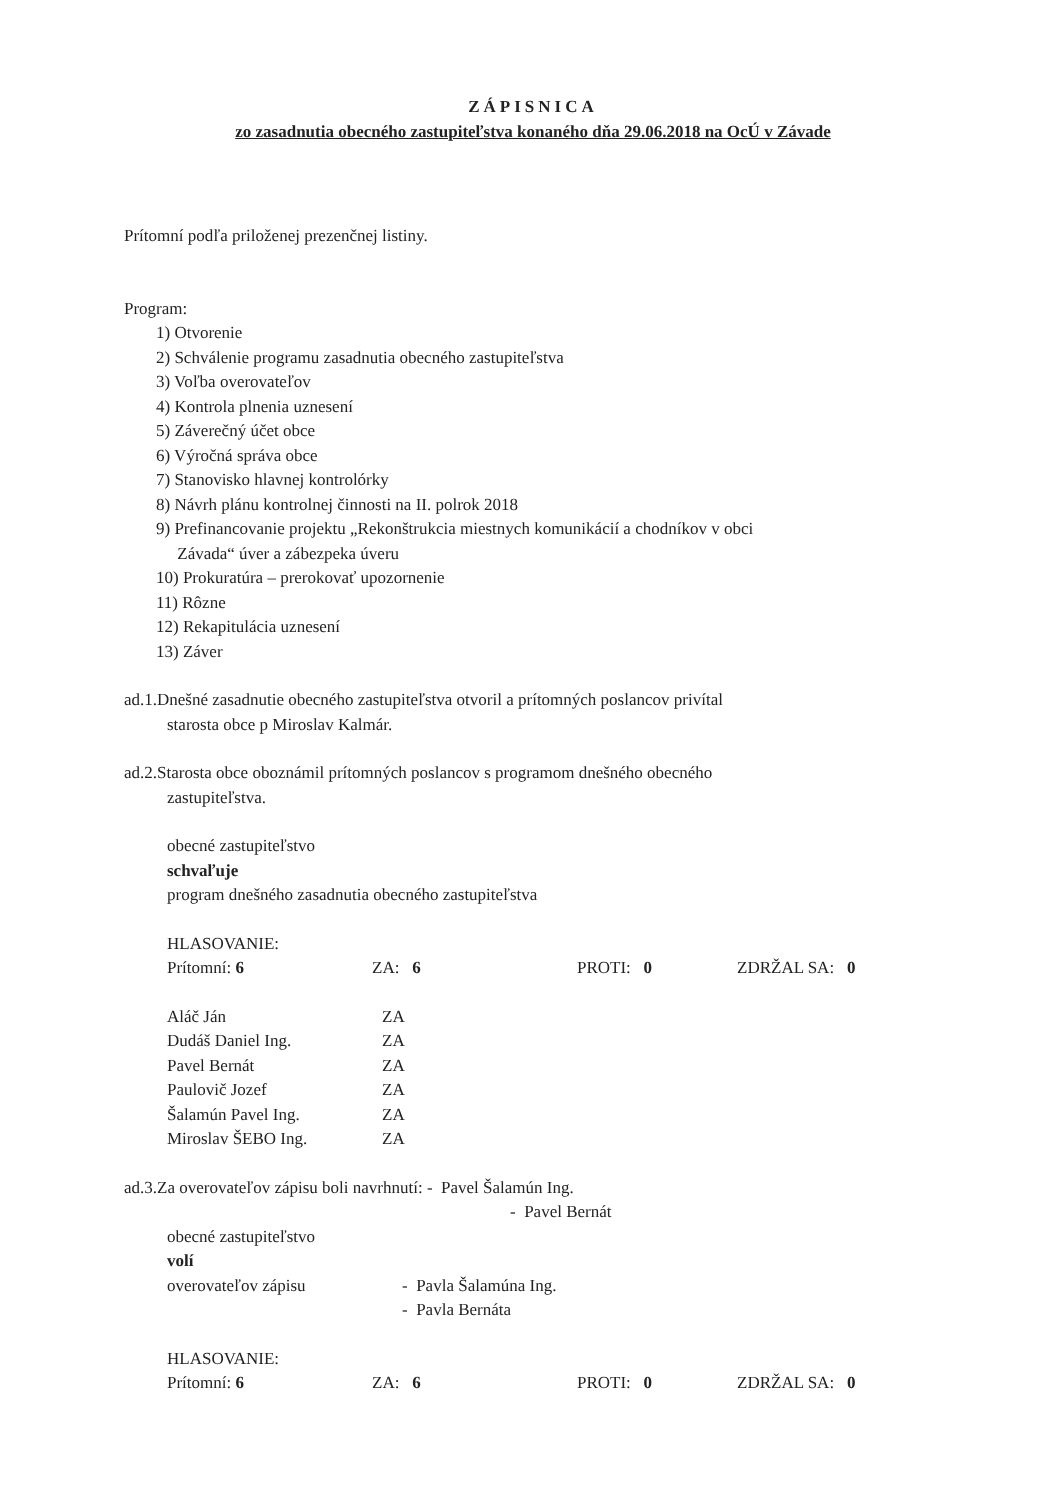ZÁPISNICA
zo zasadnutia obecného zastupiteľstva konaného dňa 29.06.2018 na OcÚ v Závade
Prítomní podľa priloženej prezenčnej listiny.
Program:
1) Otvorenie
2) Schválenie programu zasadnutia obecného zastupiteľstva
3) Voľba overovateľov
4) Kontrola plnenia uznesení
5) Záverečný účet obce
6) Výročná správa obce
7) Stanovisko hlavnej kontrolórky
8) Návrh plánu kontrolnej činnosti na II. polrok 2018
9) Prefinancovanie projektu „Rekonštrukcia miestnych komunikácií a chodníkov v obci
Závada“ úver a zábezpeka úveru
10) Prokuratúra – prerokovať upozornenie
11) Rôzne
12) Rekapitulácia uznesení
13) Záver
ad.1.Dnešné zasadnutie obecného zastupiteľstva otvoril a prítomných poslancov privítal
starosta obce p Miroslav Kalmár.
ad.2.Starosta obce oboznámil prítomných poslancov s programom dnešného obecného
zastupiteľstva.
obecné zastupiteľstvo
schvaľuje
program dnešného zasadnutia obecného zastupiteľstva
HLASOVANIE:
| Prítomní: 6 | ZA: 6 | PROTI: 0 | ZDRŽAL SA: 0 |
| Aláč Ján | ZA |
| Dudáš Daniel Ing. | ZA |
| Pavel Bernát | ZA |
| Paulovič Jozef | ZA |
| Šalamún Pavel Ing. | ZA |
| Miroslav ŠEBO Ing. | ZA |
ad.3.Za overovateľov zápisu boli navrhnutí: - Pavel Šalamún Ing.
- Pavel Bernát
obecné zastupiteľstvo
volí
| overovateľov zápisu | - Pavla Šalamúna Ing. |
| | - Pavla Bernáta |
HLASOVANIE:
| Prítomní: 6 | ZA: 6 | PROTI: 0 | ZDRŽAL SA: 0 |